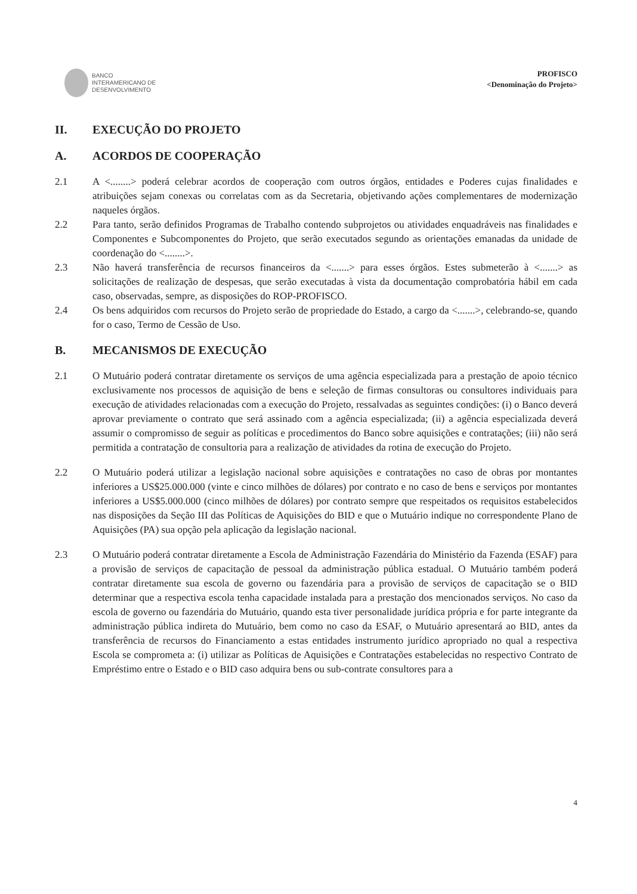BANCO
INTERAMERICANO DE
DESENVOLVIMENTO
PROFISCO
<Denominação do Projeto>
II. EXECUÇÃO DO PROJETO
A. ACORDOS DE COOPERAÇÃO
2.1 A <........> poderá celebrar acordos de cooperação com outros órgãos, entidades e Poderes cujas finalidades e atribuições sejam conexas ou correlatas com as da Secretaria, objetivando ações complementares de modernização naqueles órgãos.
2.2 Para tanto, serão definidos Programas de Trabalho contendo subprojetos ou atividades enquadráveis nas finalidades e Componentes e Subcomponentes do Projeto, que serão executados segundo as orientações emanadas da unidade de coordenação do <........>.
2.3 Não haverá transferência de recursos financeiros da <.......> para esses órgãos. Estes submeterão à <.......> as solicitações de realização de despesas, que serão executadas à vista da documentação comprobatória hábil em cada caso, observadas, sempre, as disposições do ROP-PROFISCO.
2.4 Os bens adquiridos com recursos do Projeto serão de propriedade do Estado, a cargo da <.......>, celebrando-se, quando for o caso, Termo de Cessão de Uso.
B. MECANISMOS DE EXECUÇÃO
2.1 O Mutuário poderá contratar diretamente os serviços de uma agência especializada para a prestação de apoio técnico exclusivamente nos processos de aquisição de bens e seleção de firmas consultoras ou consultores individuais para execução de atividades relacionadas com a execução do Projeto, ressalvadas as seguintes condições: (i) o Banco deverá aprovar previamente o contrato que será assinado com a agência especializada; (ii) a agência especializada deverá assumir o compromisso de seguir as políticas e procedimentos do Banco sobre aquisições e contratações; (iii) não será permitida a contratação de consultoria para a realização de atividades da rotina de execução do Projeto.
2.2 O Mutuário poderá utilizar a legislação nacional sobre aquisições e contratações no caso de obras por montantes inferiores a US$25.000.000 (vinte e cinco milhões de dólares) por contrato e no caso de bens e serviços por montantes inferiores a US$5.000.000 (cinco milhões de dólares) por contrato sempre que respeitados os requisitos estabelecidos nas disposições da Seção III das Políticas de Aquisições do BID e que o Mutuário indique no correspondente Plano de Aquisições (PA) sua opção pela aplicação da legislação nacional.
2.3 O Mutuário poderá contratar diretamente a Escola de Administração Fazendária do Ministério da Fazenda (ESAF) para a provisão de serviços de capacitação de pessoal da administração pública estadual. O Mutuário também poderá contratar diretamente sua escola de governo ou fazendária para a provisão de serviços de capacitação se o BID determinar que a respectiva escola tenha capacidade instalada para a prestação dos mencionados serviços. No caso da escola de governo ou fazendária do Mutuário, quando esta tiver personalidade jurídica própria e for parte integrante da administração pública indireta do Mutuário, bem como no caso da ESAF, o Mutuário apresentará ao BID, antes da transferência de recursos do Financiamento a estas entidades instrumento jurídico apropriado no qual a respectiva Escola se comprometa a: (i) utilizar as Políticas de Aquisições e Contratações estabelecidas no respectivo Contrato de Empréstimo entre o Estado e o BID caso adquira bens ou sub-contrate consultores para a
4